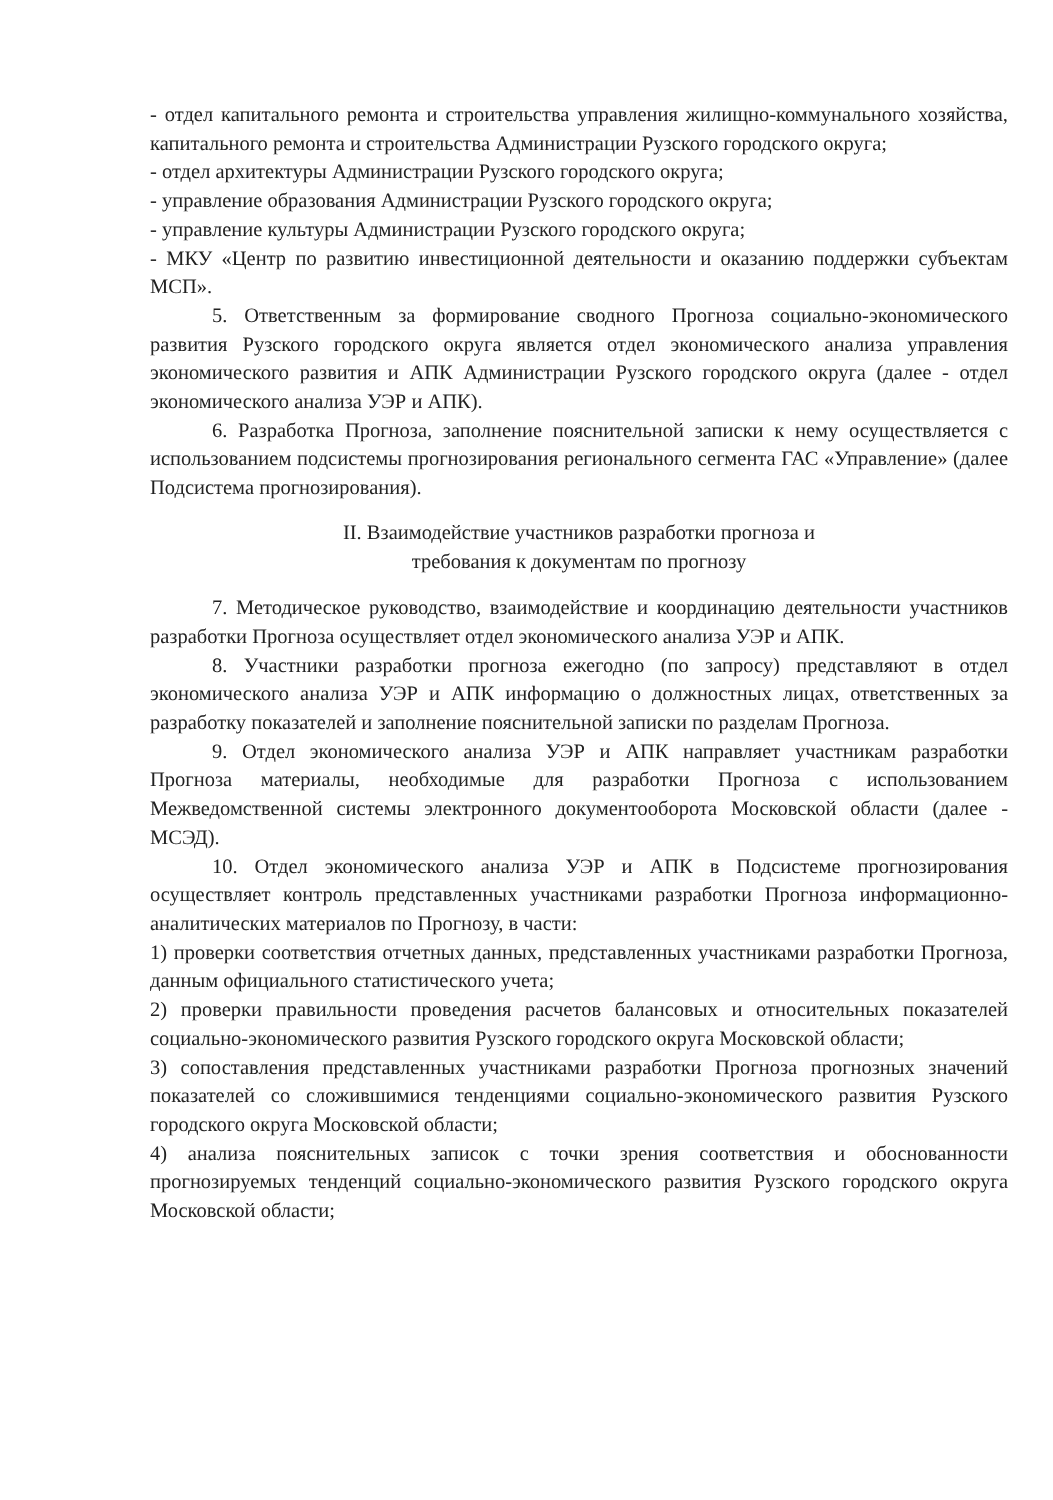- отдел капитального ремонта и строительства управления жилищно-коммунального хозяйства, капитального ремонта и строительства Администрации Рузского городского округа;
- отдел архитектуры Администрации Рузского городского округа;
- управление образования Администрации Рузского городского округа;
- управление культуры Администрации Рузского городского округа;
- МКУ «Центр по развитию инвестиционной деятельности и оказанию поддержки субъектам МСП».
5. Ответственным за формирование сводного Прогноза социально-экономического развития Рузского городского округа является отдел экономического анализа управления экономического развития и АПК Администрации Рузского городского округа (далее - отдел экономического анализа УЭР и АПК).
6. Разработка Прогноза, заполнение пояснительной записки к нему осуществляется с использованием подсистемы прогнозирования регионального сегмента ГАС «Управление» (далее Подсистема прогнозирования).
II. Взаимодействие участников разработки прогноза и
требования к документам по прогнозу
7. Методическое руководство, взаимодействие и координацию деятельности участников разработки Прогноза осуществляет отдел экономического анализа УЭР и АПК.
8. Участники разработки прогноза ежегодно (по запросу) представляют в отдел экономического анализа УЭР и АПК информацию о должностных лицах, ответственных за разработку показателей и заполнение пояснительной записки по разделам Прогноза.
9. Отдел экономического анализа УЭР и АПК направляет участникам разработки Прогноза материалы, необходимые для разработки Прогноза с использованием Межведомственной системы электронного документооборота Московской области (далее - МСЭД).
10. Отдел экономического анализа УЭР и АПК в Подсистеме прогнозирования осуществляет контроль представленных участниками разработки Прогноза информационно-аналитических материалов по Прогнозу, в части:
1) проверки соответствия отчетных данных, представленных участниками разработки Прогноза, данным официального статистического учета;
2) проверки правильности проведения расчетов балансовых и относительных показателей социально-экономического развития Рузского городского округа Московской области;
3) сопоставления представленных участниками разработки Прогноза прогнозных значений показателей со сложившимися тенденциями социально-экономического развития Рузского городского округа Московской области;
4) анализа пояснительных записок с точки зрения соответствия и обоснованности прогнозируемых тенденций социально-экономического развития Рузского городского округа Московской области;